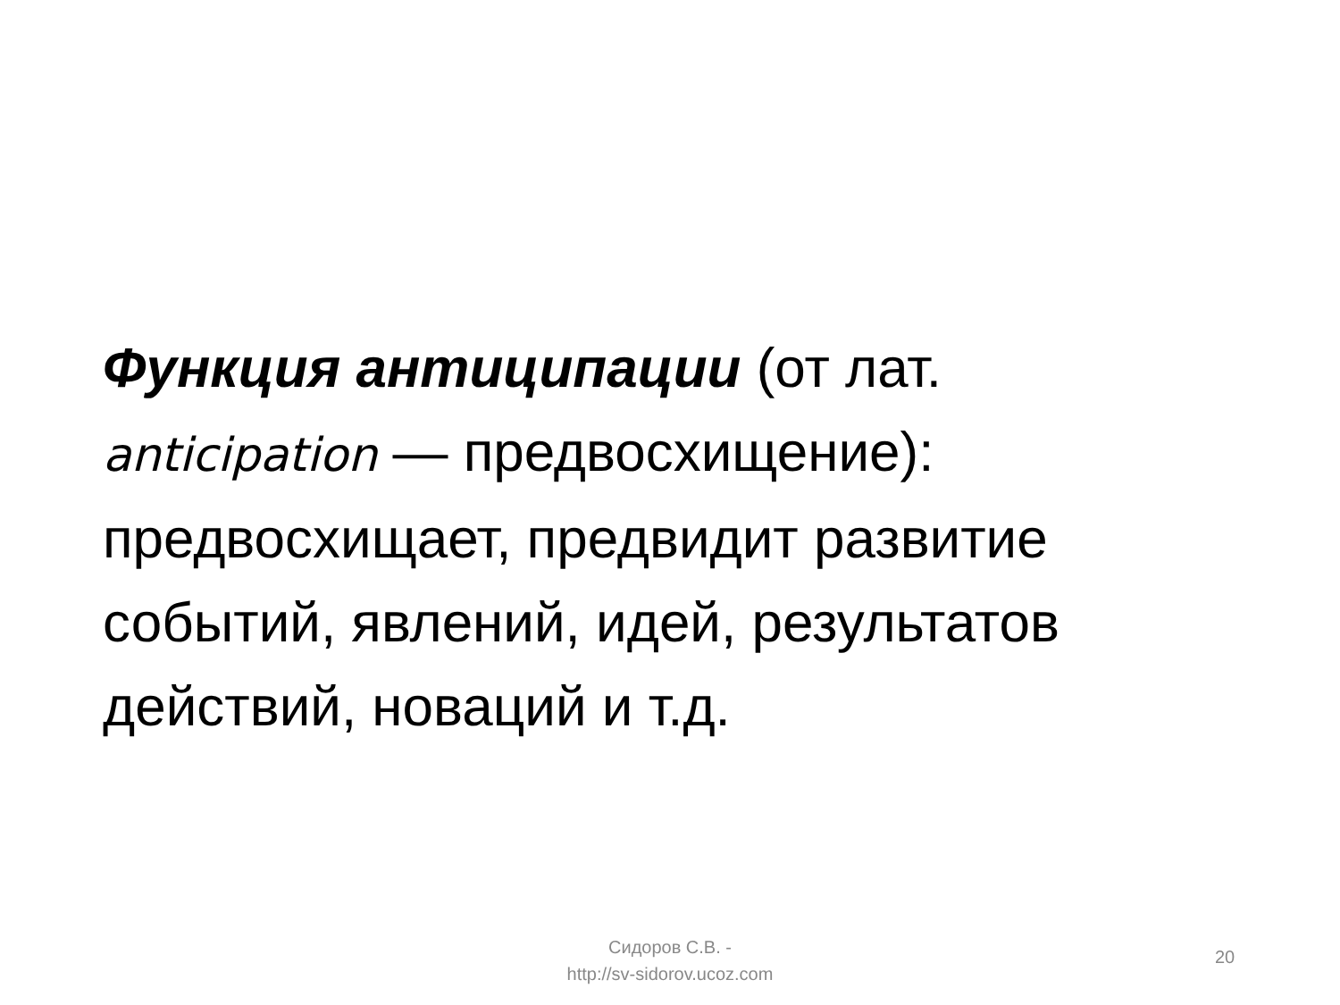Функция антиципации (от лат.
anticipation — предвосхищение):
предвосхищает, предвидит развитие событий, явлений, идей, результатов действий, новаций и т.д.
Сидоров С.В. -
http://sv-sidorov.ucoz.com
20